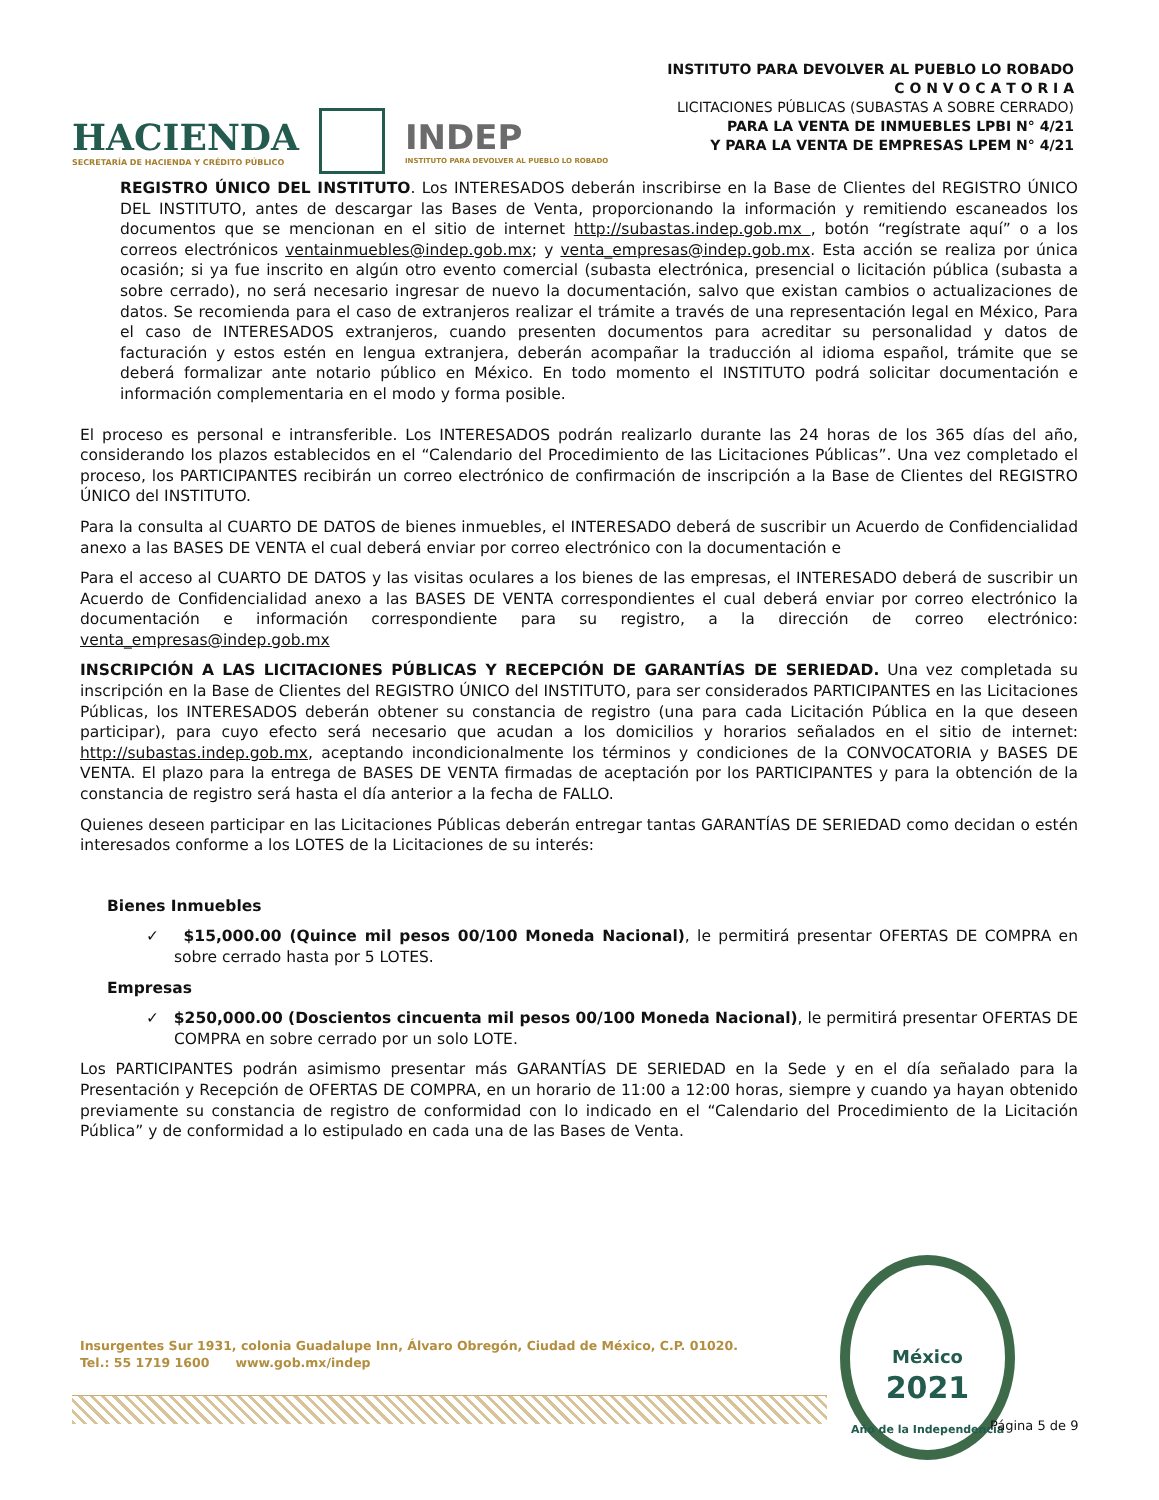INSTITUTO PARA DEVOLVER AL PUEBLO LO ROBADO
C O N V O C A T O R I A
LICITACIONES PÚBLICAS (SUBASTAS A SOBRE CERRADO)
PARA LA VENTA DE INMUEBLES LPBI N° 4/21
Y PARA LA VENTA DE EMPRESAS LPEM N° 4/21
HACIENDA
SECRETARÍA DE HACIENDA Y CRÉDITO PÚBLICO
INDEP
INSTITUTO PARA DEVOLVER AL PUEBLO LO ROBADO
REGISTRO ÚNICO DEL INSTITUTO. Los INTERESADOS deberán inscribirse en la Base de Clientes del REGISTRO ÚNICO DEL INSTITUTO, antes de descargar las Bases de Venta, proporcionando la información y remitiendo escaneados los documentos que se mencionan en el sitio de internet http://subastas.indep.gob.mx , botón “regístrate aquí” o a los correos electrónicos ventainmuebles@indep.gob.mx; y venta_empresas@indep.gob.mx. Esta acción se realiza por única ocasión; si ya fue inscrito en algún otro evento comercial (subasta electrónica, presencial o licitación pública (subasta a sobre cerrado), no será necesario ingresar de nuevo la documentación, salvo que existan cambios o actualizaciones de datos. Se recomienda para el caso de extranjeros realizar el trámite a través de una representación legal en México, Para el caso de INTERESADOS extranjeros, cuando presenten documentos para acreditar su personalidad y datos de facturación y estos estén en lengua extranjera, deberán acompañar la traducción al idioma español, trámite que se deberá formalizar ante notario público en México. En todo momento el INSTITUTO podrá solicitar documentación e información complementaria en el modo y forma posible.
El proceso es personal e intransferible. Los INTERESADOS podrán realizarlo durante las 24 horas de los 365 días del año, considerando los plazos establecidos en el “Calendario del Procedimiento de las Licitaciones Públicas”. Una vez completado el proceso, los PARTICIPANTES recibirán un correo electrónico de confirmación de inscripción a la Base de Clientes del REGISTRO ÚNICO del INSTITUTO.
Para la consulta al CUARTO DE DATOS de bienes inmuebles, el INTERESADO deberá de suscribir un Acuerdo de Confidencialidad anexo a las BASES DE VENTA el cual deberá enviar por correo electrónico con la documentación e
Para el acceso al CUARTO DE DATOS y las visitas oculares a los bienes de las empresas, el INTERESADO deberá de suscribir un Acuerdo de Confidencialidad anexo a las BASES DE VENTA correspondientes el cual deberá enviar por correo electrónico la documentación e información correspondiente para su registro, a la dirección de correo electrónico: venta_empresas@indep.gob.mx
INSCRIPCIÓN A LAS LICITACIONES PÚBLICAS Y RECEPCIÓN DE GARANTÍAS DE SERIEDAD. Una vez completada su inscripción en la Base de Clientes del REGISTRO ÚNICO del INSTITUTO, para ser considerados PARTICIPANTES en las Licitaciones Públicas, los INTERESADOS deberán obtener su constancia de registro (una para cada Licitación Pública en la que deseen participar), para cuyo efecto será necesario que acudan a los domicilios y horarios señalados en el sitio de internet: http://subastas.indep.gob.mx, aceptando incondicionalmente los términos y condiciones de la CONVOCATORIA y BASES DE VENTA. El plazo para la entrega de BASES DE VENTA firmadas de aceptación por los PARTICIPANTES y para la obtención de la constancia de registro será hasta el día anterior a la fecha de FALLO.
Quienes deseen participar en las Licitaciones Públicas deberán entregar tantas GARANTÍAS DE SERIEDAD como decidan o estén interesados conforme a los LOTES de la Licitaciones de su interés:
Bienes Inmuebles
✓ $15,000.00 (Quince mil pesos 00/100 Moneda Nacional), le permitirá presentar OFERTAS DE COMPRA en sobre cerrado hasta por 5 LOTES.
Empresas
✓ $250,000.00 (Doscientos cincuenta mil pesos 00/100 Moneda Nacional), le permitirá presentar OFERTAS DE COMPRA en sobre cerrado por un solo LOTE.
Los PARTICIPANTES podrán asimismo presentar más GARANTÍAS DE SERIEDAD en la Sede y en el día señalado para la Presentación y Recepción de OFERTAS DE COMPRA, en un horario de 11:00 a 12:00 horas, siempre y cuando ya hayan obtenido previamente su constancia de registro de conformidad con lo indicado en el “Calendario del Procedimiento de la Licitación Pública” y de conformidad a lo estipulado en cada una de las Bases de Venta.
Insurgentes Sur 1931, colonia Guadalupe Inn, Álvaro Obregón, Ciudad de México, C.P. 01020.
Tel.: 55 1719 1600 www.gob.mx/indep
México
2021
Año de la Independencia
Página 5 de 9